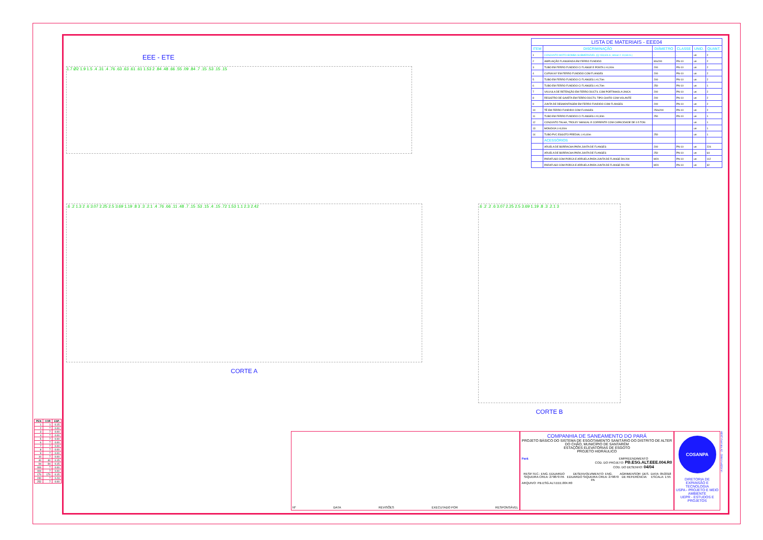EEE - ETE
1.7 Ø2 1.9 1.5 .4 .31 .4 .76 .63 .63 .61 .61 1.53 2 .84 .48 .66 .55 .09 .84 .7 .15 .53 .15 .15
| LISTA DE MATERIAIS - EEE04 | | | | | |
| --- | --- | --- | --- | --- | --- |
| ITEM | DISCRIMINAÇÃO | DIÂMETRO | CLASSE | UNID. | QUANT. |
| 1 | CONJUNTO MOTO-BOMBA SUBMERSÍVEL (Q =33,60L/s; Hman = 10,68 m.) | - | - | un | 2 |
| 2 | AMPLIAÇÃO FLANGEADA EM FERRO FUNDIDO | 80x200 | PN-10 | un | 2 |
| 3 | TUBO EM FERRO FUNDIDO C/ FLANGE E PONTA L=4,00m | 200 | PN-10 | un | 2 |
| 4 | CURVA 90° EM FERRO FUNDIDO COM FLANGES | 200 | PN-10 | un | 2 |
| 5 | TUBO EM FERRO FUNDIDO C/ FLANGES L=0,70m | 200 | PN-10 | un | 2 |
| 6 | TUBO EM FERRO FUNDIDO C/ FLANGES L=0,70m | 250 | PN-10 | un | 1 |
| 7 | VÁLVULA DE RETENÇÃO EM FERRO DÚCTIL COM PORTINHOLA ÚNICA | 200 | PN-10 | un | 2 |
| 8 | REGISTRO DE GAVETA EM FERRO DÚCTIL TIPO CHATO COM VOLANTE | 200 | PN-10 | un | 2 |
| 9 | JUNTA DE DESMONTAGEM EM FERRO FUNDIDO COM FLANGES | 200 | PN-10 | un | 2 |
| 10 | TÊ EM FERRO FUNDIDO COM FLANGES | 250x200 | PN-10 | un | 2 |
| 11 | TUBO EM FERRO FUNDIDO C/ FLANGES L=0,30m | 250 | PN-10 | un | 1 |
| 12 | CONJUNTO TALHA, TROLEY MANUAL E CORRENTE COM CAPACIDADE DE 0.5 TON | | | un | 1 |
| 13 | MONOVIA L=4,00m | | | un | 1 |
| 14 | TUBO PVC ESGOTO PREDIAL L=0,40m | 250 | - | un | 1 |
| | ACESSÓRIOS | | | | |
| | ARUELA DE BORRACHA PARA JUNTA DE FLANGES | 200 | PN-10 | un | 224 |
| | ARUELA DE BORRACHA PARA JUNTA DE FLANGES | 250 | PN-10 | un | 64 |
| | PARAFUSO COM PORCA E ARRUELA PARA JUNTA DE FLANGE DN 200 | M20 | PN-10 | un | 112 |
| | PARAFUSO COM PORCA E ARRUELA PARA JUNTA DE FLANGE DN 250 | M20 | PN-10 | un | 32 |
.6 .2 1.3 2 .6 3.07 2.25 2.5 3.69 1.19 .8 3 .3 .2.1 .4 .76 .66 .11 .48 .7 .15 .53 .15 .4 .15 .72 1.53 1.1 2.3 2.42
CORTE A
.6 .2 .2 .6 3.07 2.25 2.5 3.69 1.19 .8 .3 .2.1 3
CORTE B
| PEN | COR | ESP. |
| --- | --- | --- |
| 1 | 1 | 0.15 |
| 2 | 7 | 0.00 |
| 3 | 7 | 0.00 |
| 4 | 7 | 0.00 |
| 5 | 7 | 0.00 |
| 6 | 7 | 0.00 |
| 7 | 7 | 0.00 |
| 8 | 7 | 0.00 |
| 9 | 7 | 0.00 |
| 10 | 7 | 0.00 |
| 40 | 40 | 0.15 |
| 94 | 94 | 0.15 |
| 000 | 7 | 0.00 |
| 000 | 7 | 0.00 |
| 170 | 170 | 0.15 |
| 240 | 7 | 0.23 |
| 252 | 7 | 0.00 |
Nº DATA REVISÕES EXECUTADO POR RESPONSÁVEL
COMPANHIA DE SANEAMENTO DO PARÁ
PROJETO BÁSICO DO SISTEMA DE ESGOTAMENTO SANITÁRIO DO DISTRITO DE ALTER DO CHÃO, MUNICÍPIO DE SANTARÉM
ESTAÇÕES ELEVATÓRIAS DE ESGOTO
PROJETO HIDRÁULICO
Pará EMPREENDIMENTO
COD. DO PROJETO: PB.ESG.ALT.EEE.004.R0
COD. DO DESENHO: 04/04
RESP.TEC.: ENG. EDUARDO SIQUEIRA CREA: 279870 PA DESENVOLVIMENTO: ENG. EDUARDO SIQUEIRA CREA: 279870 PA AGRIMENSOR: DES. DE REFERÊNCIA: DATA: 05/2018 ESCALA: 1:55
ARQUIVO: PB.ESG.ALT.EEE.004.R0
COSANPA
DIRETORIA DE EXPANSÃO E TECNOLOGIA
USPA - PROJETO E MEIO AMBIENTE
UEPR - ESTUDOS E PROJETOS
ABNT-Formato A2 - 594mmx420mm